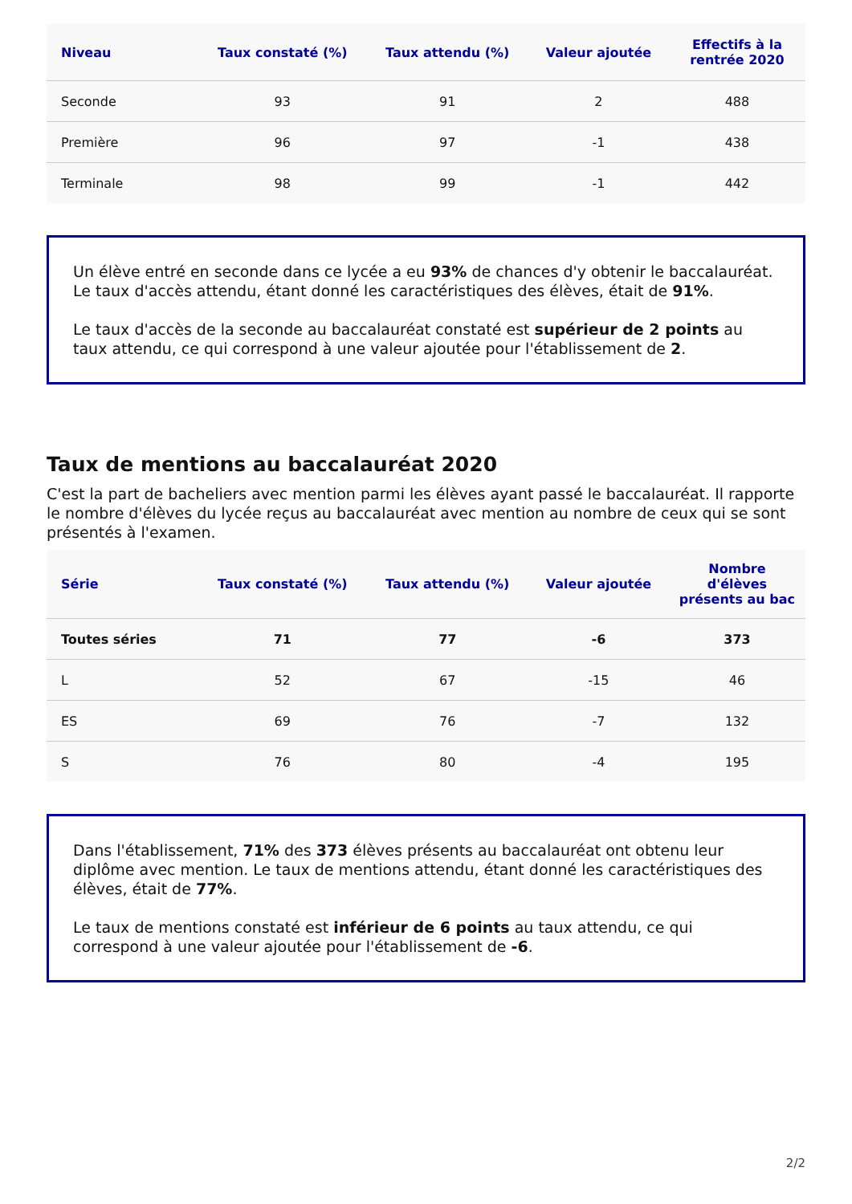| Niveau | Taux constaté (%) | Taux attendu (%) | Valeur ajoutée | Effectifs à la rentrée 2020 |
| --- | --- | --- | --- | --- |
| Seconde | 93 | 91 | 2 | 488 |
| Première | 96 | 97 | -1 | 438 |
| Terminale | 98 | 99 | -1 | 442 |
Un élève entré en seconde dans ce lycée a eu 93% de chances d'y obtenir le baccalauréat. Le taux d'accès attendu, étant donné les caractéristiques des élèves, était de 91%.
Le taux d'accès de la seconde au baccalauréat constaté est supérieur de 2 points au taux attendu, ce qui correspond à une valeur ajoutée pour l'établissement de 2.
Taux de mentions au baccalauréat 2020
C'est la part de bacheliers avec mention parmi les élèves ayant passé le baccalauréat. Il rapporte le nombre d'élèves du lycée reçus au baccalauréat avec mention au nombre de ceux qui se sont présentés à l'examen.
| Série | Taux constaté (%) | Taux attendu (%) | Valeur ajoutée | Nombre d'élèves présents au bac |
| --- | --- | --- | --- | --- |
| Toutes séries | 71 | 77 | -6 | 373 |
| L | 52 | 67 | -15 | 46 |
| ES | 69 | 76 | -7 | 132 |
| S | 76 | 80 | -4 | 195 |
Dans l'établissement, 71% des 373 élèves présents au baccalauréat ont obtenu leur diplôme avec mention. Le taux de mentions attendu, étant donné les caractéristiques des élèves, était de 77%.
Le taux de mentions constaté est inférieur de 6 points au taux attendu, ce qui correspond à une valeur ajoutée pour l'établissement de -6.
2/2